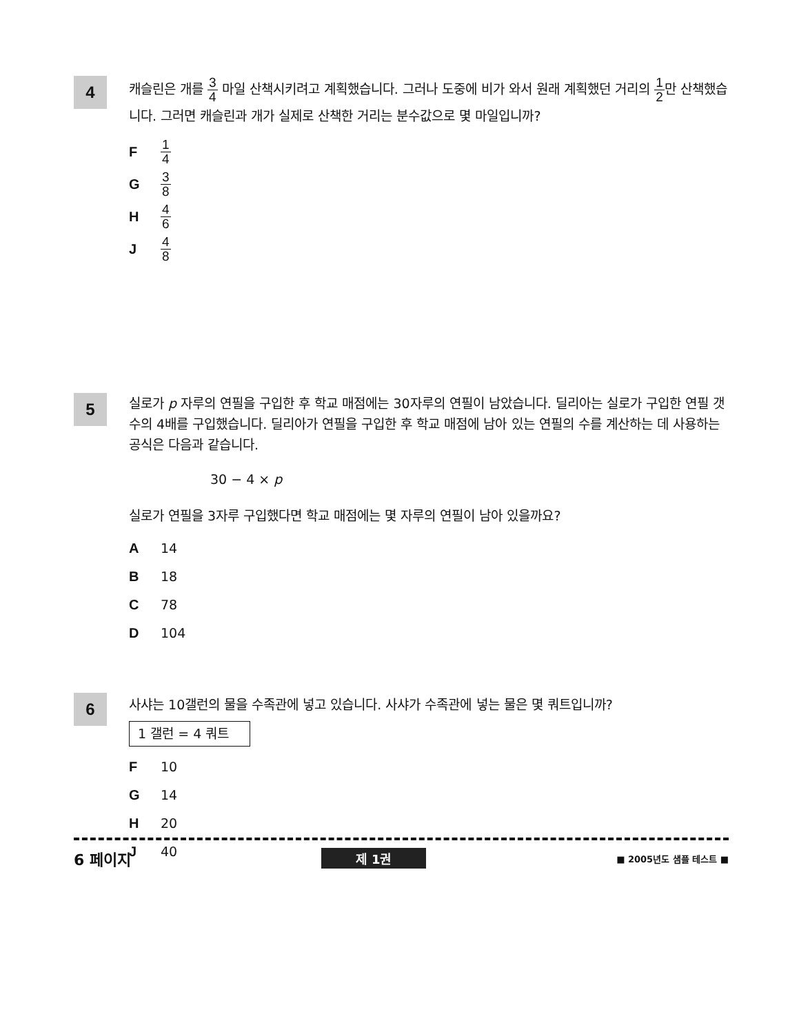4
캐슬린은 개를 3 4 마일 산책시키려고 계획했습니다. 그러나 도중에 비가 와서 원래 계획했던 거리의 1 2만 산책했습니다. 그러면 캐슬린과 개가 실제로 산책한 거리는 분수값으로 몇 마일입니까?
F 1 4
G 3 8
H 4 6
J 4 8
5
실로가 p 자루의 연필을 구입한 후 학교 매점에는 30자루의 연필이 남았습니다. 딜리아는 실로가 구입한 연필 갯수의 4배를 구입했습니다. 딜리아가 연필을 구입한 후 학교 매점에 남아 있는 연필의 수를 계산하는 데 사용하는 공식은 다음과 같습니다.
30 − 4 × p
실로가 연필을 3자루 구입했다면 학교 매점에는 몇 자루의 연필이 남아 있을까요?
A 14
B 18
C 78
D 104
6
사샤는 10갤런의 물을 수족관에 넣고 있습니다. 사샤가 수족관에 넣는 물은 몇 쿼트입니까?
1 갤런 = 4 쿼트
F 10
G 14
H 20
J 40
6 페이지 제 1권 ■ 2005년도 샘플 테스트 ■